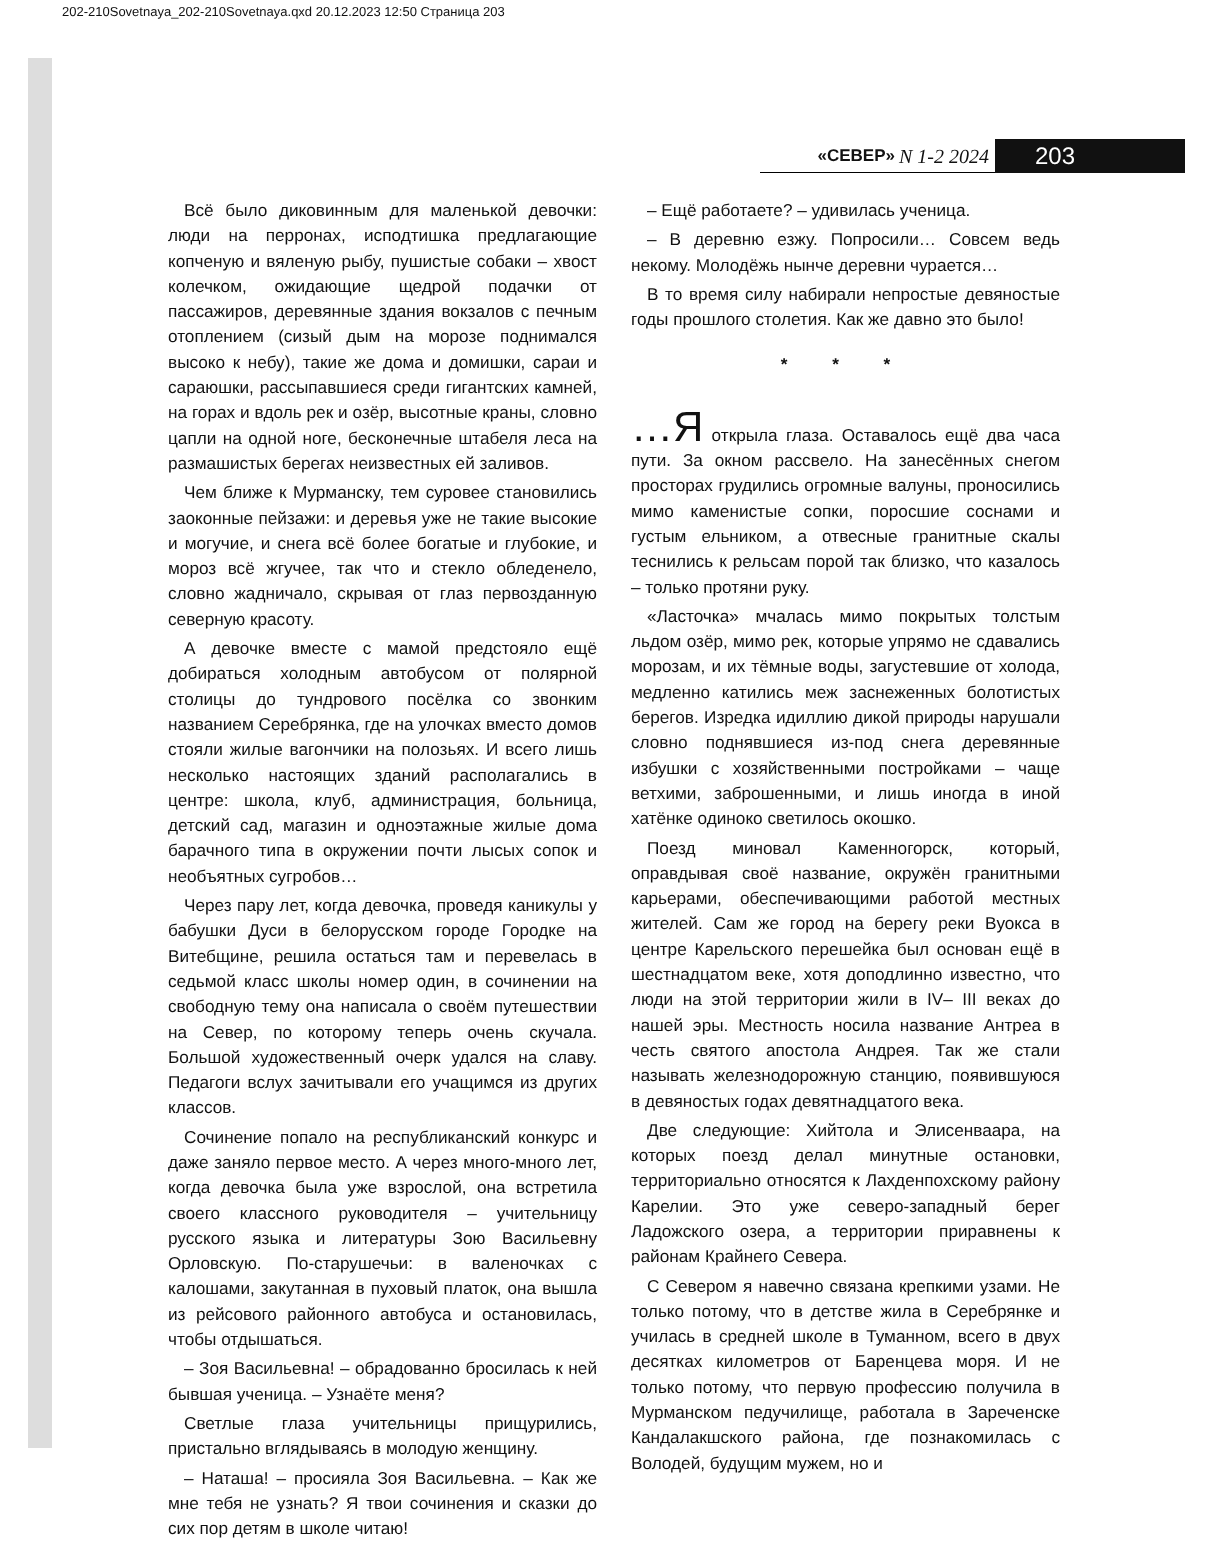202-210Sovetnaya_202-210Sovetnaya.qxd 20.12.2023 12:50 Страница 203
«СЕВЕР» N 1-2 2024 203
Всё было диковинным для маленькой девочки: люди на перронах, исподтишка предлагающие копченую и вяленую рыбу, пушистые собаки – хвост колечком, ожидающие щедрой подачки от пассажиров, деревянные здания вокзалов с печным отоплением (сизый дым на морозе поднимался высоко к небу), такие же дома и домишки, сараи и сараюшки, рассыпавшиеся среди гигантских камней, на горах и вдоль рек и озёр, высотные краны, словно цапли на одной ноге, бесконечные штабеля леса на размашистых берегах неизвестных ей заливов.
Чем ближе к Мурманску, тем суровее становились заоконные пейзажи: и деревья уже не такие высокие и могучие, и снега всё более богатые и глубокие, и мороз всё жгучее, так что и стекло обледенело, словно жадничало, скрывая от глаз первозданную северную красоту.
А девочке вместе с мамой предстояло ещё добираться холодным автобусом от полярной столицы до тундрового посёлка со звонким названием Серебрянка, где на улочках вместо домов стояли жилые вагончики на полозьях. И всего лишь несколько настоящих зданий располагались в центре: школа, клуб, администрация, больница, детский сад, магазин и одноэтажные жилые дома барачного типа в окружении почти лысых сопок и необъятных сугробов…
Через пару лет, когда девочка, проведя каникулы у бабушки Дуси в белорусском городе Городке на Витебщине, решила остаться там и перевелась в седьмой класс школы номер один, в сочинении на свободную тему она написала о своём путешествии на Север, по которому теперь очень скучала. Большой художественный очерк удался на славу. Педагоги вслух зачитывали его учащимся из других классов.
Сочинение попало на республиканский конкурс и даже заняло первое место. А через много-много лет, когда девочка была уже взрослой, она встретила своего классного руководителя – учительницу русского языка и литературы Зою Васильевну Орловскую. По-старушечьи: в валеночках с калошами, закутанная в пуховый платок, она вышла из рейсового районного автобуса и остановилась, чтобы отдышаться.
– Зоя Васильевна! – обрадованно бросилась к ней бывшая ученица. – Узнаёте меня?
Светлые глаза учительницы прищурились, пристально вглядываясь в молодую женщину.
– Наташа! – просияла Зоя Васильевна. – Как же мне тебя не узнать? Я твои сочинения и сказки до сих пор детям в школе читаю!
– Ещё работаете? – удивилась ученица.
– В деревню езжу. Попросили… Совсем ведь некому. Молодёжь нынче деревни чурается…
В то время силу набирали непростые девяностые годы прошлого столетия. Как же давно это было!
* * *
…Я открыла глаза. Оставалось ещё два часа пути. За окном рассвело. На занесённых снегом просторах грудились огромные валуны, проносились мимо каменистые сопки, поросшие соснами и густым ельником, а отвесные гранитные скалы теснились к рельсам порой так близко, что казалось – только протяни руку.
«Ласточка» мчалась мимо покрытых толстым льдом озёр, мимо рек, которые упрямо не сдавались морозам, и их тёмные воды, загустевшие от холода, медленно катились меж заснеженных болотистых берегов. Изредка идиллию дикой природы нарушали словно поднявшиеся из-под снега деревянные избушки с хозяйственными постройками – чаще ветхими, заброшенными, и лишь иногда в иной хатёнке одиноко светилось окошко.
Поезд миновал Каменногорск, который, оправдывая своё название, окружён гранитными карьерами, обеспечивающими работой местных жителей. Сам же город на берегу реки Вуокса в центре Карельского перешейка был основан ещё в шестнадцатом веке, хотя доподлинно известно, что люди на этой территории жили в IV– III веках до нашей эры. Местность носила название Антреа в честь святого апостола Андрея. Так же стали называть железнодорожную станцию, появившуюся в девяностых годах девятнадцатого века.
Две следующие: Хийтола и Элисенваара, на которых поезд делал минутные остановки, территориально относятся к Лахденпохскому району Карелии. Это уже северо-западный берег Ладожского озера, а территории приравнены к районам Крайнего Севера.
С Севером я навечно связана крепкими узами. Не только потому, что в детстве жила в Серебрянке и училась в средней школе в Туманном, всего в двух десятках километров от Баренцева моря. И не только потому, что первую профессию получила в Мурманском педучилище, работала в Зареченске Кандалакшского района, где познакомилась с Володей, будущим мужем, но и